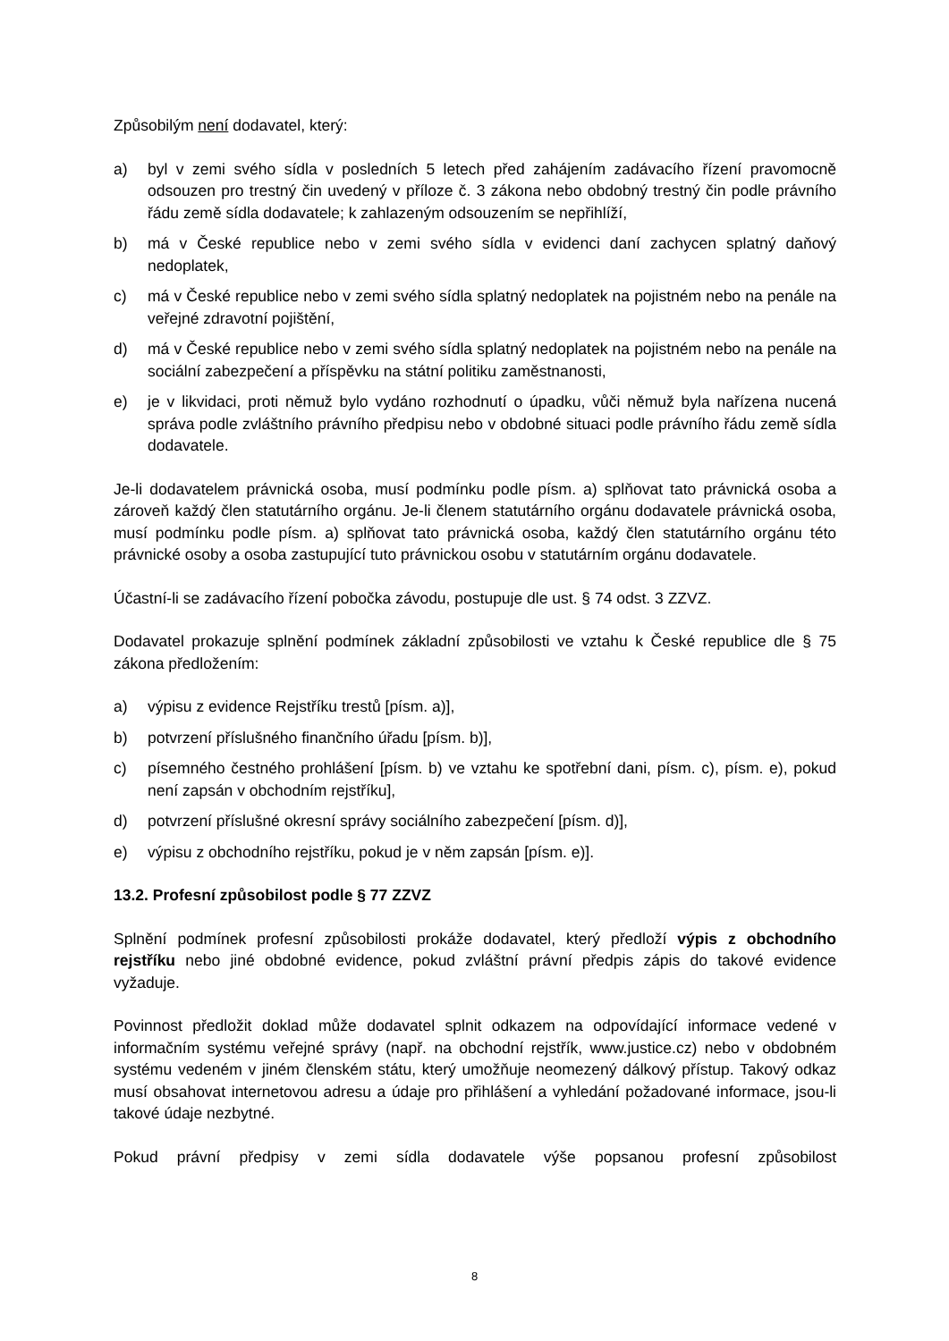Způsobilým není dodavatel, který:
a) byl v zemi svého sídla v posledních 5 letech před zahájením zadávacího řízení pravomocně odsouzen pro trestný čin uvedený v příloze č. 3 zákona nebo obdobný trestný čin podle právního řádu země sídla dodavatele; k zahlazeným odsouzením se nepřihlíží,
b) má v České republice nebo v zemi svého sídla v evidenci daní zachycen splatný daňový nedoplatek,
c) má v České republice nebo v zemi svého sídla splatný nedoplatek na pojistném nebo na penále na veřejné zdravotní pojištění,
d) má v České republice nebo v zemi svého sídla splatný nedoplatek na pojistném nebo na penále na sociální zabezpečení a příspěvku na státní politiku zaměstnanosti,
e) je v likvidaci, proti němuž bylo vydáno rozhodnutí o úpadku, vůči němuž byla nařízena nucená správa podle zvláštního právního předpisu nebo v obdobné situaci podle právního řádu země sídla dodavatele.
Je-li dodavatelem právnická osoba, musí podmínku podle písm. a) splňovat tato právnická osoba a zároveň každý člen statutárního orgánu. Je-li členem statutárního orgánu dodavatele právnická osoba, musí podmínku podle písm. a) splňovat tato právnická osoba, každý člen statutárního orgánu této právnické osoby a osoba zastupující tuto právnickou osobu v statutárním orgánu dodavatele.
Účastní-li se zadávacího řízení pobočka závodu, postupuje dle ust. § 74 odst. 3 ZZVZ.
Dodavatel prokazuje splnění podmínek základní způsobilosti ve vztahu k České republice dle § 75 zákona předložením:
a) výpisu z evidence Rejstříku trestů [písm. a)],
b) potvrzení příslušného finančního úřadu [písm. b)],
c) písemného čestného prohlášení [písm. b) ve vztahu ke spotřební dani, písm. c), písm. e), pokud není zapsán v obchodním rejstříku],
d) potvrzení příslušné okresní správy sociálního zabezpečení [písm. d)],
e) výpisu z obchodního rejstříku, pokud je v něm zapsán [písm. e)].
13.2. Profesní způsobilost podle § 77 ZZVZ
Splnění podmínek profesní způsobilosti prokáže dodavatel, který předloží výpis z obchodního rejstříku nebo jiné obdobné evidence, pokud zvláštní právní předpis zápis do takové evidence vyžaduje.
Povinnost předložit doklad může dodavatel splnit odkazem na odpovídající informace vedené v informačním systému veřejné správy (např. na obchodní rejstřík, www.justice.cz) nebo v obdobném systému vedeném v jiném členském státu, který umožňuje neomezený dálkový přístup. Takový odkaz musí obsahovat internetovou adresu a údaje pro přihlášení a vyhledání požadované informace, jsou-li takové údaje nezbytné.
Pokud právní předpisy v zemi sídla dodavatele výše popsanou profesní způsobilost
8